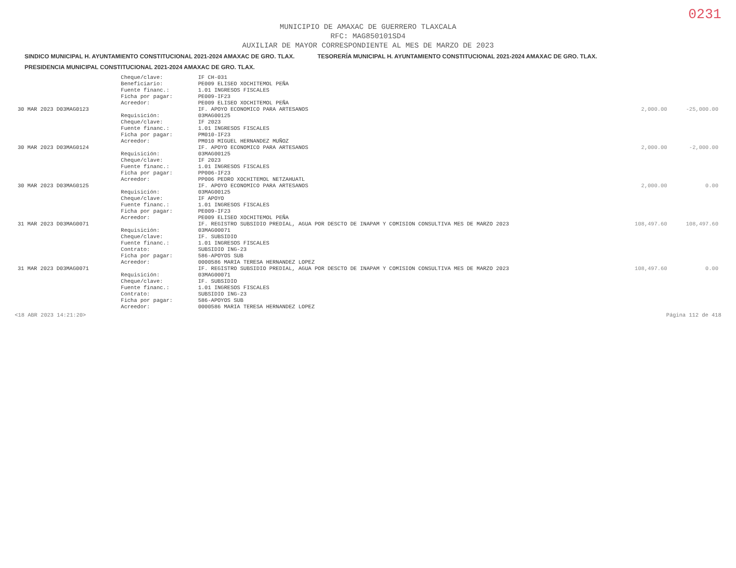0231
MUNICIPIO DE AMAXAC DE GUERRERO TLAXCALA
RFC: MAG850101SD4
AUXILIAR DE MAYOR CORRESPONDIENTE AL MES DE MARZO DE 2023
SINDICO MUNICIPAL H. AYUNTAMIENTO CONSTITUCIONAL 2021-2024 AMAXAC DE GRO. TLAX.
TESORERÍA MUNICIPAL H. AYUNTAMIENTO CONSTITUCIONAL 2021-2024 AMAXAC DE GRO. TLAX.
PRESIDENCIA MUNICIPAL CONSTITUCIONAL 2021-2024 AMAXAC DE GRO. TLAX.
| | Cheque/clave: | IF CH-031 | | |
| | Beneficiario: | PE009 ELISEO XOCHITEMOL PEÑA | | |
| | Fuente financ.: | 1.01 INGRESOS FISCALES | | |
| | Ficha por pagar: | PE009-IF23 | | |
| | Acreedor: | PE009 ELISEO XOCHITEMOL PEÑA | | |
| 30 MAR 2023 D03MAG0123 | | IF. APOYO ECONOMICO PARA ARTESANOS | 2,000.00 | -25,000.00 |
| | Requisición: | 03MAG00125 | | |
| | Cheque/clave: | IF 2023 | | |
| | Fuente financ.: | 1.01 INGRESOS FISCALES | | |
| | Ficha por pagar: | PM010-IF23 | | |
| | Acreedor: | PM010 MIGUEL HERNANDEZ MUÑOZ | | |
| 30 MAR 2023 D03MAG0124 | | IF. APOYO ECONOMICO PARA ARTESANOS | 2,000.00 | -2,000.00 |
| | Requisición: | 03MAG00125 | | |
| | Cheque/clave: | IF 2023 | | |
| | Fuente financ.: | 1.01 INGRESOS FISCALES | | |
| | Ficha por pagar: | PP006-IF23 | | |
| | Acreedor: | PP006 PEDRO XOCHITEMOL NETZAHUATL | | |
| 30 MAR 2023 D03MAG0125 | | IF. APOYO ECONOMICO PARA ARTESANOS | 2,000.00 | 0.00 |
| | Requisición: | 03MAG00125 | | |
| | Cheque/clave: | IF APOYO | | |
| | Fuente financ.: | 1.01 INGRESOS FISCALES | | |
| | Ficha por pagar: | PE009-IF23 | | |
| | Acreedor: | PE009 ELISEO XOCHITEMOL PEÑA | | |
| 31 MAR 2023 D03MAG0071 | | IF. REGISTRO SUBSIDIO PREDIAL, AGUA POR DESCTO DE INAPAM Y COMISION CONSULTIVA MES DE MARZO 2023 | 108,497.60 | 108,497.60 |
| | Requisición: | 03MAG00071 | | |
| | Cheque/clave: | IF. SUBSIDIO | | |
| | Fuente financ.: | 1.01 INGRESOS FISCALES | | |
| | Contrato: | SUBSIDIO ING-23 | | |
| | Ficha por pagar: | 586-APOYOS SUB | | |
| | Acreedor: | 0000586 MARIA TERESA HERNANDEZ LOPEZ | | |
| 31 MAR 2023 D03MAG0071 | | IF. REGISTRO SUBSIDIO PREDIAL, AGUA POR DESCTO DE INAPAM Y COMISION CONSULTIVA MES DE MARZO 2023 | 108,497.60 | 0.00 |
| | Requisición: | 03MAG00071 | | |
| | Cheque/clave: | IF. SUBSIDIO | | |
| | Fuente financ.: | 1.01 INGRESOS FISCALES | | |
| | Contrato: | SUBSIDIO ING-23 | | |
| | Ficha por pagar: | 586-APOYOS SUB | | |
| | Acreedor: | 0000586 MARIA TERESA HERNANDEZ LOPEZ | | |
<18 ABR 2023 14:21:20> Página 112 de 418